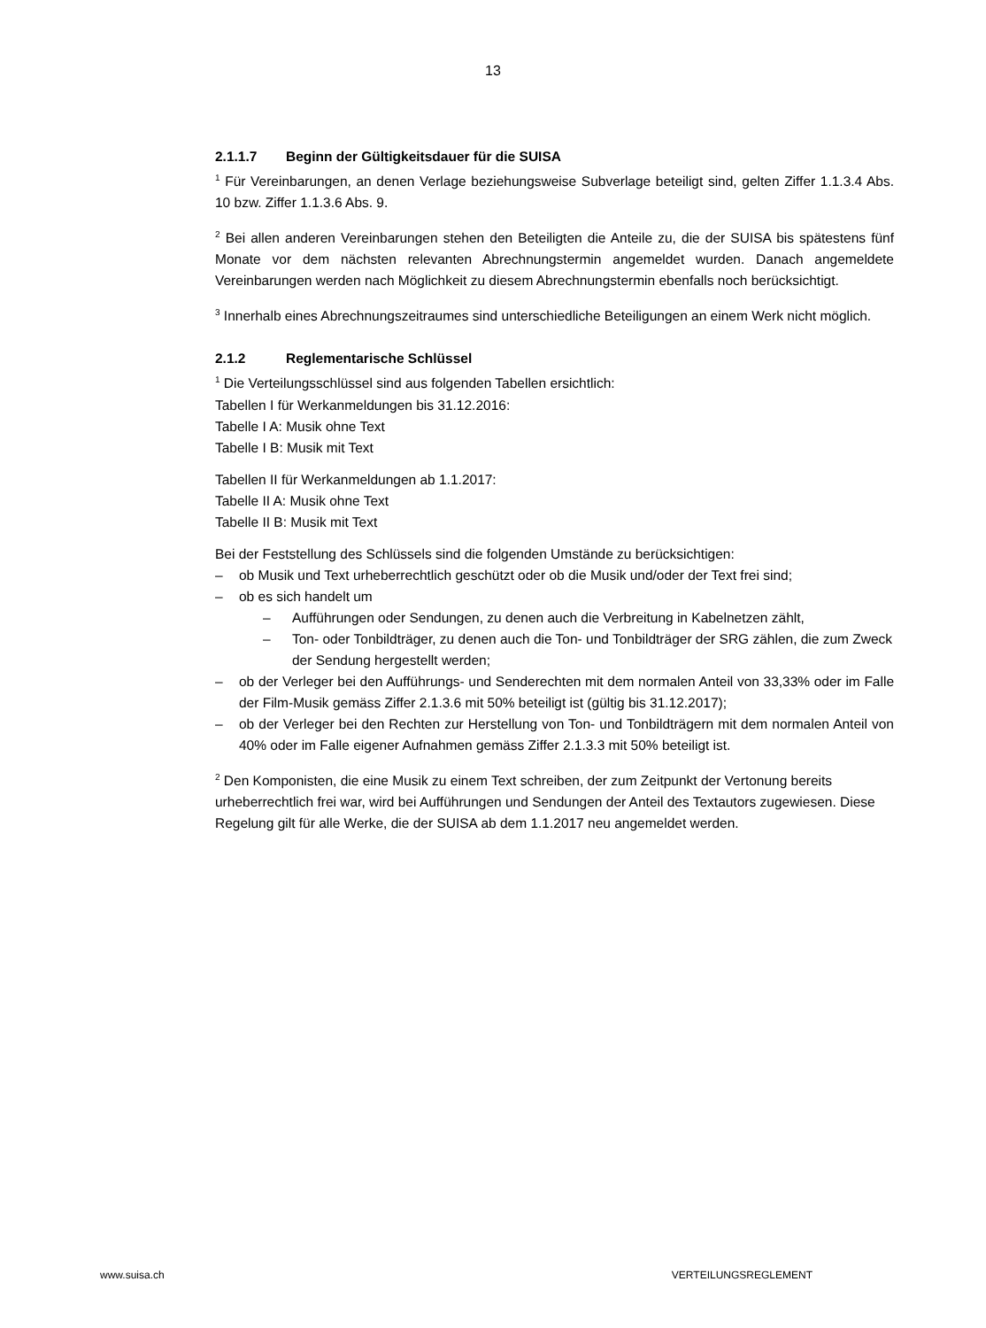13
2.1.1.7 Beginn der Gültigkeitsdauer für die SUISA
<sup>1</sup> Für Vereinbarungen, an denen Verlage beziehungsweise Subverlage beteiligt sind, gelten Ziffer 1.1.3.4 Abs. 10 bzw. Ziffer 1.1.3.6 Abs. 9.
<sup>2</sup> Bei allen anderen Vereinbarungen stehen den Beteiligten die Anteile zu, die der SUISA bis spätestens fünf Monate vor dem nächsten relevanten Abrechnungstermin angemeldet wurden. Danach angemeldete Vereinbarungen werden nach Möglichkeit zu diesem Abrechnungstermin ebenfalls noch berücksichtigt.
<sup>3</sup> Innerhalb eines Abrechnungszeitraumes sind unterschiedliche Beteiligungen an einem Werk nicht möglich.
2.1.2 Reglementarische Schlüssel
<sup>1</sup> Die Verteilungsschlüssel sind aus folgenden Tabellen ersichtlich:
Tabellen I für Werkanmeldungen bis 31.12.2016:
Tabelle I A: Musik ohne Text
Tabelle I B: Musik mit Text
Tabellen II für Werkanmeldungen ab 1.1.2017:
Tabelle II A: Musik ohne Text
Tabelle II B: Musik mit Text
Bei der Feststellung des Schlüssels sind die folgenden Umstände zu berücksichtigen:
– ob Musik und Text urheberrechtlich geschützt oder ob die Musik und/oder der Text frei sind;
– ob es sich handelt um
– Aufführungen oder Sendungen, zu denen auch die Verbreitung in Kabelnetzen zählt,
– Ton- oder Tonbildträger, zu denen auch die Ton- und Tonbildträger der SRG zählen, die zum Zweck der Sendung hergestellt werden;
– ob der Verleger bei den Aufführungs- und Senderechten mit dem normalen Anteil von 33,33% oder im Falle der Film-Musik gemäss Ziffer 2.1.3.6 mit 50% beteiligt ist (gültig bis 31.12.2017);
– ob der Verleger bei den Rechten zur Herstellung von Ton- und Tonbildträgern mit dem normalen Anteil von 40% oder im Falle eigener Aufnahmen gemäss Ziffer 2.1.3.3 mit 50% beteiligt ist.
<sup>2</sup> Den Komponisten, die eine Musik zu einem Text schreiben, der zum Zeitpunkt der Vertonung bereits urheberrechtlich frei war, wird bei Aufführungen und Sendungen der Anteil des Textautors zugewiesen. Diese Regelung gilt für alle Werke, die der SUISA ab dem 1.1.2017 neu angemeldet werden.
www.suisa.ch VERTEILUNGSREGLEMENT